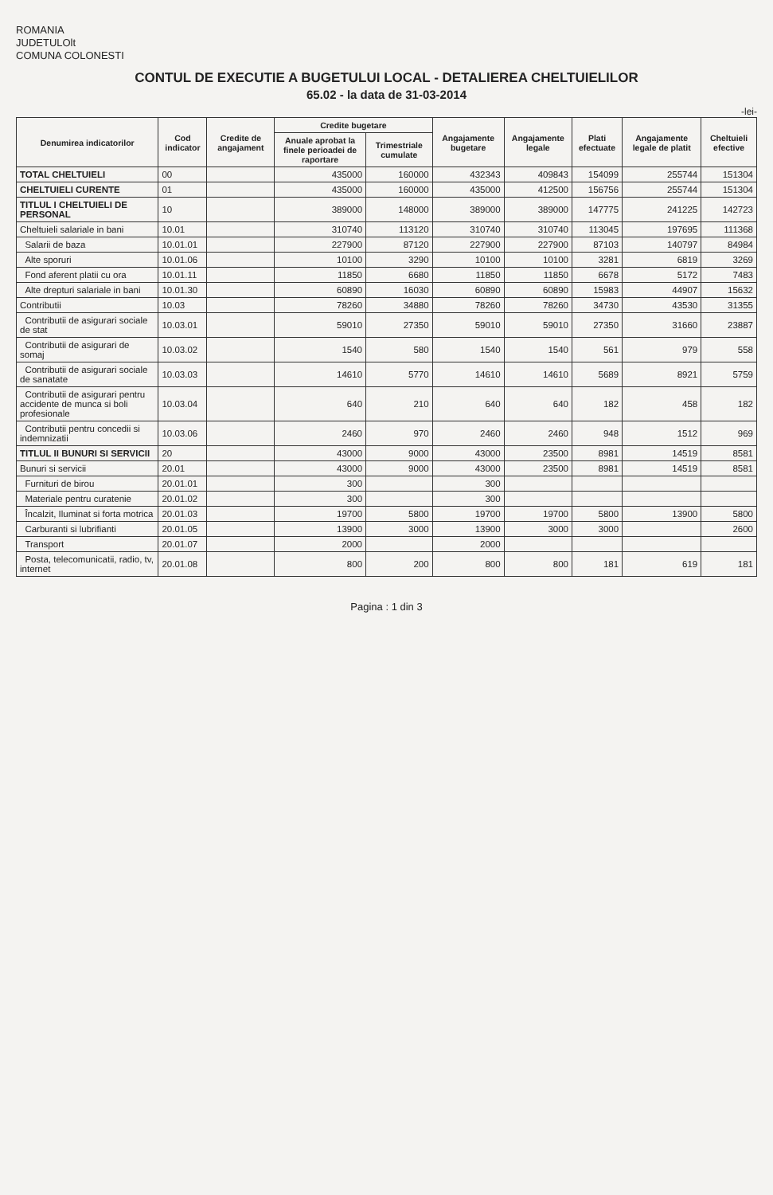ROMANIA
JUDETULOlt
COMUNA COLONESTI
CONTUL DE EXECUTIE A BUGETULUI LOCAL - DETALIEREA CHELTUIELILOR
65.02 - la data de 31-03-2014
-lei-
| Denumirea indicatorilor | Cod indicator | Credite de angajament | Credite bugetare | | Angajamente bugetare | Angajamente legale | Plati efectuate | Angajamente legale de platit | Cheltuieli efective |
| --- | --- | --- | --- | --- | --- | --- | --- | --- | --- |
| | | | Anuale aprobat la finele perioadei de raportare | Trimestriale cumulate | | | | | |
| TOTAL CHELTUIELI | 00 | | 435000 | 160000 | 432343 | 409843 | 154099 | 255744 | 151304 |
| CHELTUIELI CURENTE | 01 | | 435000 | 160000 | 435000 | 412500 | 156756 | 255744 | 151304 |
| TITLUL I CHELTUIELI DE PERSONAL | 10 | | 389000 | 148000 | 389000 | 389000 | 147775 | 241225 | 142723 |
| Cheltuieli salariale in bani | 10.01 | | 310740 | 113120 | 310740 | 310740 | 113045 | 197695 | 111368 |
| Salarii de baza | 10.01.01 | | 227900 | 87120 | 227900 | 227900 | 87103 | 140797 | 84984 |
| Alte sporuri | 10.01.06 | | 10100 | 3290 | 10100 | 10100 | 3281 | 6819 | 3269 |
| Fond aferent platii cu ora | 10.01.11 | | 11850 | 6680 | 11850 | 11850 | 6678 | 5172 | 7483 |
| Alte drepturi salariale in bani | 10.01.30 | | 60890 | 16030 | 60890 | 60890 | 15983 | 44907 | 15632 |
| Contributii | 10.03 | | 78260 | 34880 | 78260 | 78260 | 34730 | 43530 | 31355 |
| Contributii de asigurari sociale de stat | 10.03.01 | | 59010 | 27350 | 59010 | 59010 | 27350 | 31660 | 23887 |
| Contributii de asigurari de somaj | 10.03.02 | | 1540 | 580 | 1540 | 1540 | 561 | 979 | 558 |
| Contributii de asigurari sociale de sanatate | 10.03.03 | | 14610 | 5770 | 14610 | 14610 | 5689 | 8921 | 5759 |
| Contributii de asigurari pentru accidente de munca si boli profesionale | 10.03.04 | | 640 | 210 | 640 | 640 | 182 | 458 | 182 |
| Contributii pentru concedii si indemnizatii | 10.03.06 | | 2460 | 970 | 2460 | 2460 | 948 | 1512 | 969 |
| TITLUL II BUNURI SI SERVICII | 20 | | 43000 | 9000 | 43000 | 23500 | 8981 | 14519 | 8581 |
| Bunuri si servicii | 20.01 | | 43000 | 9000 | 43000 | 23500 | 8981 | 14519 | 8581 |
| Furnituri de birou | 20.01.01 | | 300 | | 300 | | | | |
| Materiale pentru curatenie | 20.01.02 | | 300 | | 300 | | | | |
| Încalzit, Iluminat si forta motrica | 20.01.03 | | 19700 | 5800 | 19700 | 19700 | 5800 | 13900 | 5800 |
| Carburanti si lubrifianti | 20.01.05 | | 13900 | 3000 | 13900 | 3000 | 3000 | | 2600 |
| Transport | 20.01.07 | | 2000 | | 2000 | | | | |
| Posta, telecomunicatii, radio, tv, internet | 20.01.08 | | 800 | 200 | 800 | 800 | 181 | 619 | 181 |
Pagina : 1 din 3